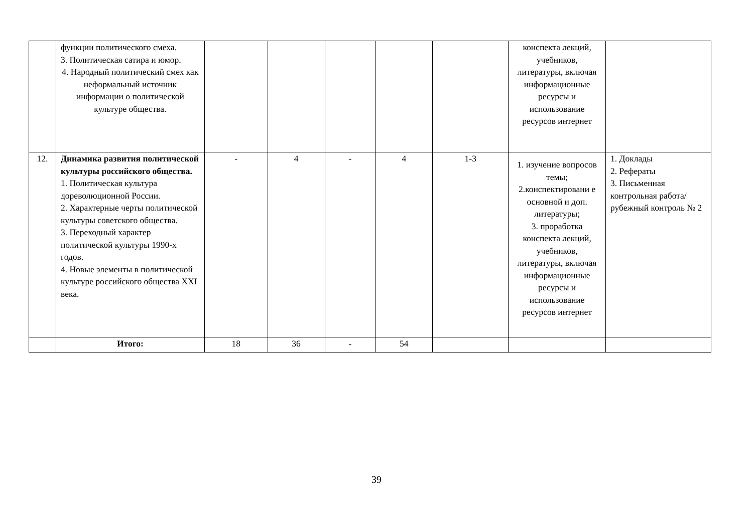| | функции политического смеха. 3. Политическая сатира и юмор. 4. Народный политический смех как неформальный источник информации о политической культуре общества. | | | | | | конспекта лекций, учебников, литературы, включая информационные ресурсы и использование ресурсов интернет | |
| 12. | Динамика развития политической культуры российского общества. 1. Политическая культура дореволюционной России. 2. Характерные черты политической культуры советского общества. 3. Переходный характер политической культуры 1990-х годов. 4. Новые элементы в политической культуре российского общества XXI века. | - | 4 | - | 4 | 1-3 | 1. изучение вопросов темы; 2.конспектировани е основной и доп. литературы; 3. проработка конспекта лекций, учебников, литературы, включая информационные ресурсы и использование ресурсов интернет | 1. Доклады 2. Рефераты 3. Письменная контрольная работа/ рубежный контроль № 2 |
| | Итого: | 18 | 36 | - | 54 | | | |
39